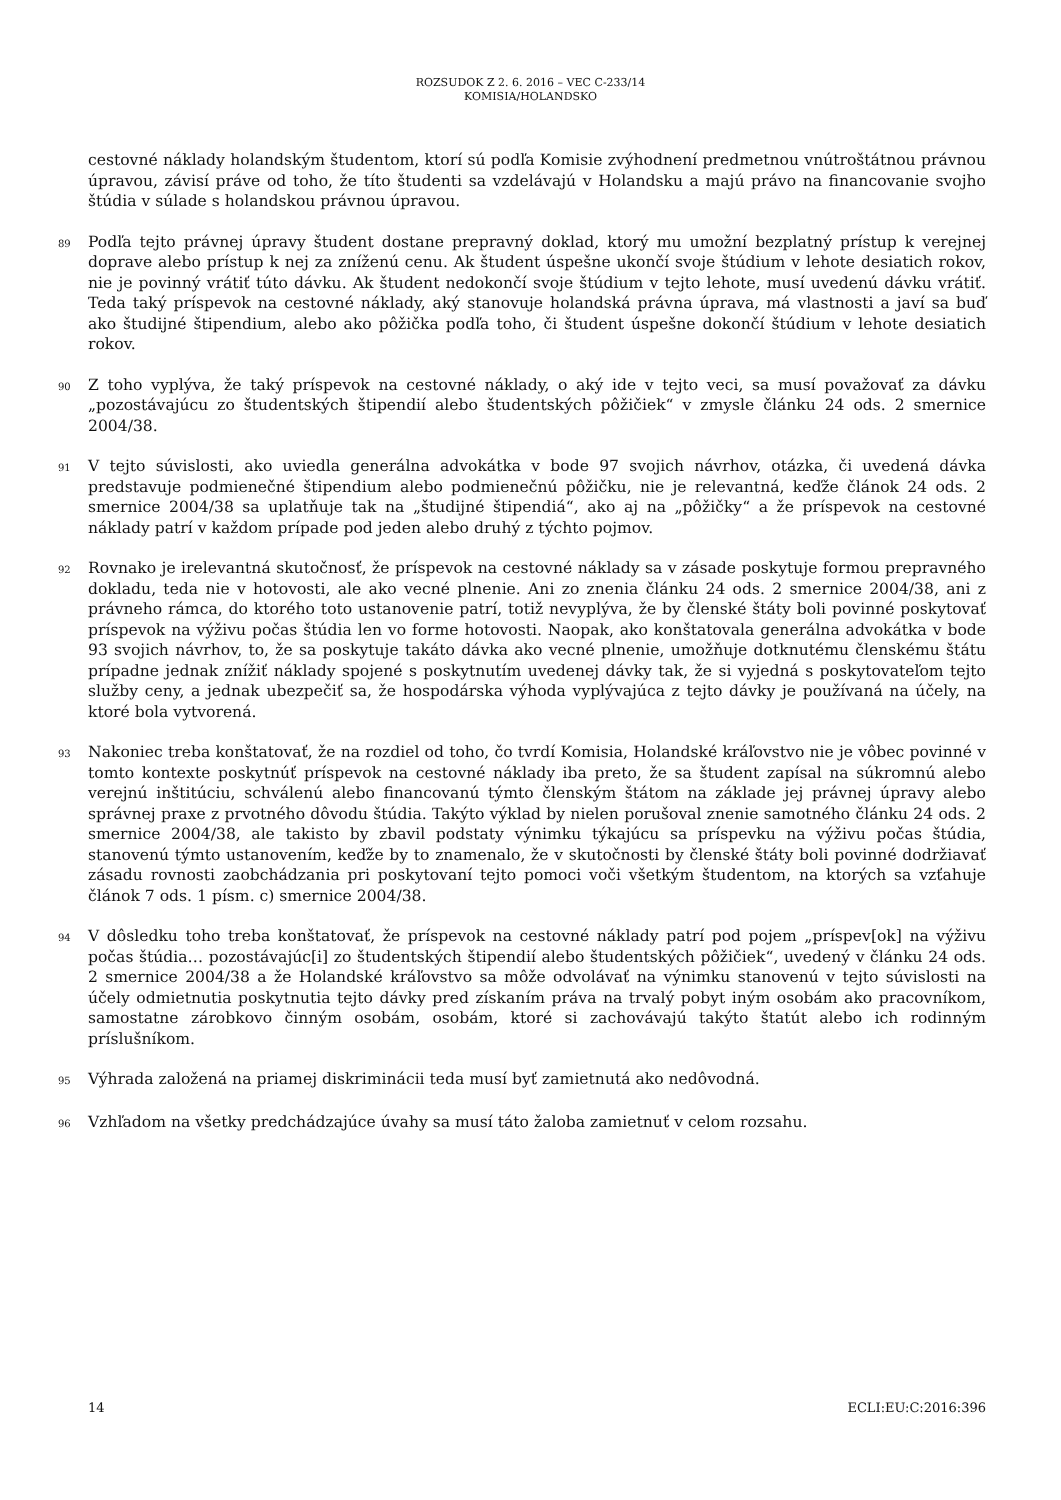ROZSUDOK Z 2. 6. 2016 – VEC C-233/14
KOMISIA/HOLANDSKO
cestovné náklady holandským študentom, ktorí sú podľa Komisie zvýhodnení predmetnou vnútroštátnou právnou úpravou, závisí práve od toho, že títo študenti sa vzdelávajú v Holandsku a majú právo na financovanie svojho štúdia v súlade s holandskou právnou úpravou.
89
Podľa tejto právnej úpravy študent dostane prepravný doklad, ktorý mu umožní bezplatný prístup k verejnej doprave alebo prístup k nej za zníženú cenu. Ak študent úspešne ukončí svoje štúdium v lehote desiatich rokov, nie je povinný vrátiť túto dávku. Ak študent nedokončí svoje štúdium v tejto lehote, musí uvedenú dávku vrátiť. Teda taký príspevok na cestovné náklady, aký stanovuje holandská právna úprava, má vlastnosti a javí sa buď ako študijné štipendium, alebo ako pôžička podľa toho, či študent úspešne dokončí štúdium v lehote desiatich rokov.
90
Z toho vyplýva, že taký príspevok na cestovné náklady, o aký ide v tejto veci, sa musí považovať za dávku „pozostávajúcu zo študentských štipendií alebo študentských pôžičiek“ v zmysle článku 24 ods. 2 smernice 2004/38.
91
V tejto súvislosti, ako uviedla generálna advokátka v bode 97 svojich návrhov, otázka, či uvedená dávka predstavuje podmienečné štipendium alebo podmienečnú pôžičku, nie je relevantná, keďže článok 24 ods. 2 smernice 2004/38 sa uplatňuje tak na „študijné štipendiá“, ako aj na „pôžičky“ a že príspevok na cestovné náklady patrí v každom prípade pod jeden alebo druhý z týchto pojmov.
92
Rovnako je irelevantná skutočnosť, že príspevok na cestovné náklady sa v zásade poskytuje formou prepravného dokladu, teda nie v hotovosti, ale ako vecné plnenie. Ani zo znenia článku 24 ods. 2 smernice 2004/38, ani z právneho rámca, do ktorého toto ustanovenie patrí, totiž nevyplýva, že by členské štáty boli povinné poskytovať príspevok na výživu počas štúdia len vo forme hotovosti. Naopak, ako konštatovala generálna advokátka v bode 93 svojich návrhov, to, že sa poskytuje takáto dávka ako vecné plnenie, umožňuje dotknutému členskému štátu prípadne jednak znížiť náklady spojené s poskytnutím uvedenej dávky tak, že si vyjedná s poskytovateľom tejto služby ceny, a jednak ubezpečiť sa, že hospodárska výhoda vyplývajúca z tejto dávky je používaná na účely, na ktoré bola vytvorená.
93
Nakoniec treba konštatovať, že na rozdiel od toho, čo tvrdí Komisia, Holandské kráľovstvo nie je vôbec povinné v tomto kontexte poskytnúť príspevok na cestovné náklady iba preto, že sa študent zapísal na súkromnú alebo verejnú inštitúciu, schválenú alebo financovanú týmto členským štátom na základe jej právnej úpravy alebo správnej praxe z prvotného dôvodu štúdia. Takýto výklad by nielen porušoval znenie samotného článku 24 ods. 2 smernice 2004/38, ale takisto by zbavil podstaty výnimku týkajúcu sa príspevku na výživu počas štúdia, stanovenú týmto ustanovením, keďže by to znamenalo, že v skutočnosti by členské štáty boli povinné dodržiavať zásadu rovnosti zaobchádzania pri poskytovaní tejto pomoci voči všetkým študentom, na ktorých sa vzťahuje článok 7 ods. 1 písm. c) smernice 2004/38.
94
V dôsledku toho treba konštatovať, že príspevok na cestovné náklady patrí pod pojem „príspev[ok] na výživu počas štúdia… pozostávajúc[i] zo študentských štipendií alebo študentských pôžičiek“, uvedený v článku 24 ods. 2 smernice 2004/38 a že Holandské kráľovstvo sa môže odvolávať na výnimku stanovenú v tejto súvislosti na účely odmietnutia poskytnutia tejto dávky pred získaním práva na trvalý pobyt iným osobám ako pracovníkom, samostatne zárobkovo činným osobám, osobám, ktoré si zachovávajú takýto štatút alebo ich rodinným príslušníkom.
95
Výhrada založená na priamej diskriminácii teda musí byť zamietnutá ako nedôvodná.
96
Vzhľadom na všetky predchádzajúce úvahy sa musí táto žaloba zamietnuť v celom rozsahu.
14 ECLI:EU:C:2016:396